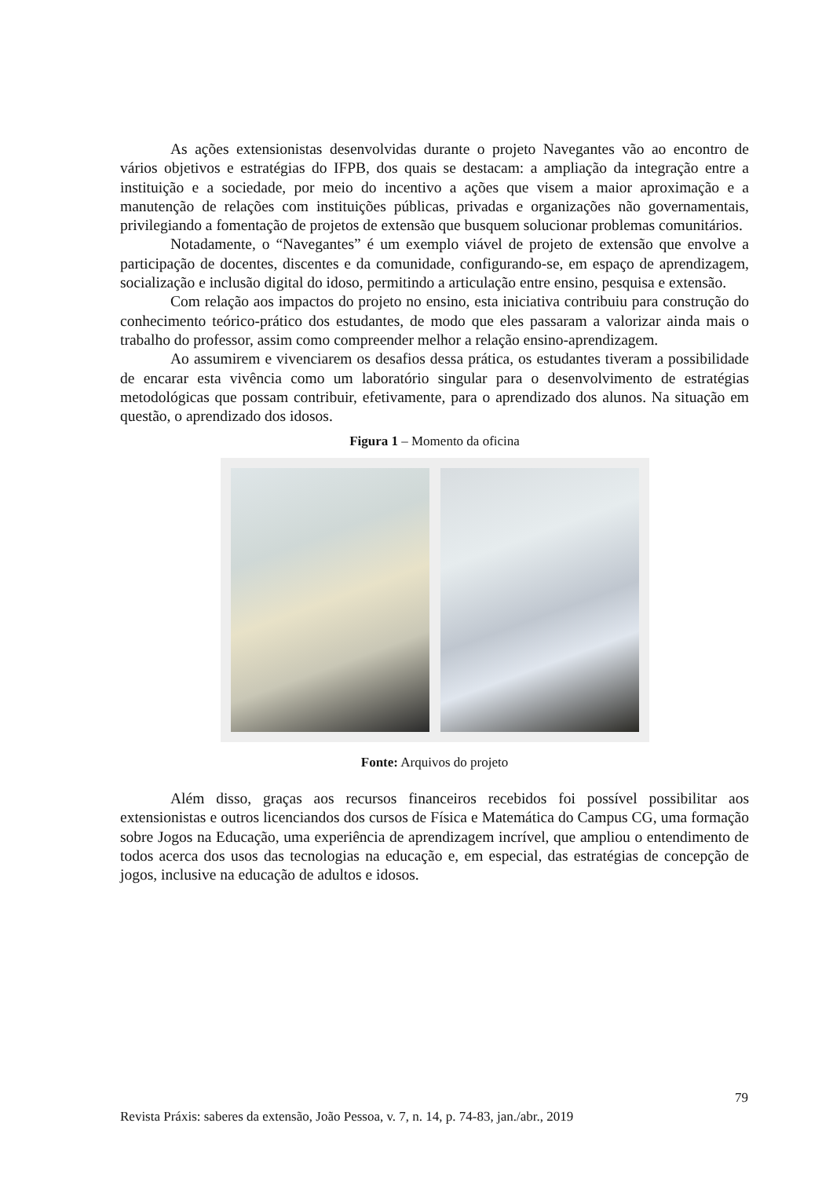As ações extensionistas desenvolvidas durante o projeto Navegantes vão ao encontro de vários objetivos e estratégias do IFPB, dos quais se destacam: a ampliação da integração entre a instituição e a sociedade, por meio do incentivo a ações que visem a maior aproximação e a manutenção de relações com instituições públicas, privadas e organizações não governamentais, privilegiando a fomentação de projetos de extensão que busquem solucionar problemas comunitários.
Notadamente, o “Navegantes” é um exemplo viável de projeto de extensão que envolve a participação de docentes, discentes e da comunidade, configurando-se, em espaço de aprendizagem, socialização e inclusão digital do idoso, permitindo a articulação entre ensino, pesquisa e extensão.
Com relação aos impactos do projeto no ensino, esta iniciativa contribuiu para construção do conhecimento teórico-prático dos estudantes, de modo que eles passaram a valorizar ainda mais o trabalho do professor, assim como compreender melhor a relação ensino-aprendizagem.
Ao assumirem e vivenciarem os desafios dessa prática, os estudantes tiveram a possibilidade de encarar esta vivência como um laboratório singular para o desenvolvimento de estratégias metodológicas que possam contribuir, efetivamente, para o aprendizado dos alunos. Na situação em questão, o aprendizado dos idosos.
Figura 1 – Momento da oficina
Fonte: Arquivos do projeto
Além disso, graças aos recursos financeiros recebidos foi possível possibilitar aos extensionistas e outros licenciandos dos cursos de Física e Matemática do Campus CG, uma formação sobre Jogos na Educação, uma experiência de aprendizagem incrível, que ampliou o entendimento de todos acerca dos usos das tecnologias na educação e, em especial, das estratégias de concepção de jogos, inclusive na educação de adultos e idosos.
79
Revista Práxis: saberes da extensão, João Pessoa, v. 7, n. 14, p. 74-83, jan./abr., 2019